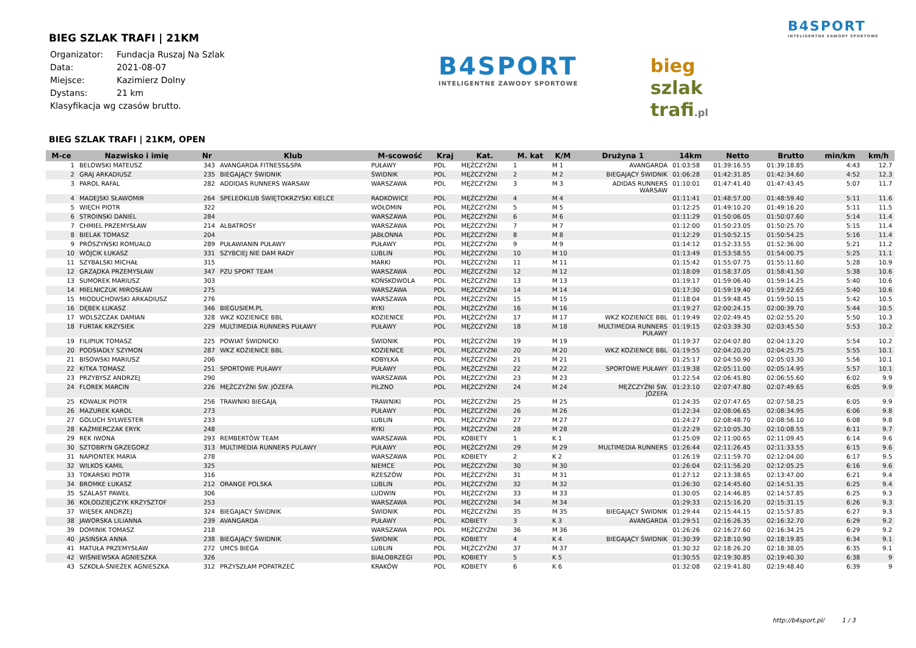BIEG SZLAK TRAFI | 21KM
| Organizator: | Fundacja Ruszaj Na Szlak |
| Data: | 2021-08-07 |
| Miejsce: | Kazimierz Dolny |
| Dystans: | 21 km |
| Klasyfikacja wg czasów brutto. | |
B4SPORT
INTELIGENTNE ZAWODY SPORTOWE
bieg
szlak
trafi.pl
B4SPORT
INTELIGENTNE ZAWODY SPORTOWE
BIEG SZLAK TRAFI | 21KM, OPEN
| M-ce | Nazwisko i imię | Nr | Klub | M-scowość | Kraj | Kat. | M. kat | K/M | Drużyna 1 | 14km | Netto | Brutto | min/km | km/h |
| --- | --- | --- | --- | --- | --- | --- | --- | --- | --- | --- | --- | --- | --- | --- |
| 1 | BELOWSKI MATEUSZ | 343 | AVANGARDA FITNESS&SPA | PUŁAWY | POL | MĘŻCZYŹNI | 1 | M 1 | AVANGARDA | 01:03:58 | 01:39:16.55 | 01:39:18.85 | 4:43 | 12.7 |
| 2 | GRAJ ARKADIUSZ | 235 | BIEGAJĄCY ŚWIDNIK | ŚWIDNIK | POL | MĘŻCZYŹNI | 2 | M 2 | BIEGAJĄCY ŚWIDNIK | 01:06:28 | 01:42:31.85 | 01:42:34.60 | 4:52 | 12.3 |
| 3 | PAROL RAFAL | 282 | ADDIDAS RUNNERS WARSAW | WARSZAWA | POL | MĘŻCZYŹNI | 3 | M 3 | ADIDAS RUNNERS WARSAW | 01:10:01 | 01:47:41.40 | 01:47:43.45 | 5:07 | 11.7 |
| 4 | MADEJSKI SŁAWOMIR | 264 | SPELEOKLUB ŚWIĘTOKRZYSKI KIELCE | RADKOWICE | POL | MĘŻCZYŹNI | 4 | M 4 | | 01:11:41 | 01:48:57.00 | 01:48:59.40 | 5:11 | 11.6 |
| 5 | WIĘCH PIOTR | 322 | | WOŁOMIN | POL | MĘŻCZYŹNI | 5 | M 5 | | 01:12:25 | 01:49:10.20 | 01:49:16.20 | 5:11 | 11.5 |
| 6 | STROINSKI DANIEL | 284 | | WARSZAWA | POL | MĘŻCZYŹNI | 6 | M 6 | | 01:11:29 | 01:50:06.05 | 01:50:07.60 | 5:14 | 11.4 |
| 7 | CHMIEL PRZEMYSŁAW | 214 | ALBATROSY | WARSZAWA | POL | MĘŻCZYŹNI | 7 | M 7 | | 01:12:00 | 01:50:23.05 | 01:50:25.70 | 5:15 | 11.4 |
| 8 | BIELAK TOMASZ | 204 | | JABŁONNA | POL | MĘŻCZYŹNI | 8 | M 8 | | 01:12:29 | 01:50:52.15 | 01:50:54.25 | 5:16 | 11.4 |
| 9 | PRÓSZYŃSKI ROMUALD | 289 | PUŁAWIANIN PUŁAWY | PUŁAWY | POL | MĘŻCZYŹNI | 9 | M 9 | | 01:14:12 | 01:52:33.55 | 01:52:36.00 | 5:21 | 11.2 |
| 10 | WÓJCIK ŁUKASZ | 331 | SZYBCIEJ NIE DAM RADY | LUBLIN | POL | MĘŻCZYŹNI | 10 | M 10 | | 01:13:49 | 01:53:58.55 | 01:54:00.75 | 5:25 | 11.1 |
| 11 | SZYBALSKI MICHAŁ | 315 | | MARKI | POL | MĘŻCZYŹNI | 11 | M 11 | | 01:15:42 | 01:55:07.75 | 01:55:11.60 | 5:28 | 10.9 |
| 12 | GRZĄDKA PRZEMYSŁAW | 347 | PZU SPORT TEAM | WARSZAWA | POL | MĘŻCZYŹNI | 12 | M 12 | | 01:18:09 | 01:58:37.05 | 01:58:41.50 | 5:38 | 10.6 |
| 13 | SUMOREK MARIUSZ | 303 | | KOŃSKOWOLA | POL | MĘŻCZYŹNI | 13 | M 13 | | 01:19:17 | 01:59:06.40 | 01:59:14.25 | 5:40 | 10.6 |
| 14 | MIELNICZUK MIROSŁAW | 275 | | WARSZAWA | POL | MĘŻCZYŹNI | 14 | M 14 | | 01:17:30 | 01:59:19.40 | 01:59:22.65 | 5:40 | 10.6 |
| 15 | MIODUCHOWSKI ARKADIUSZ | 276 | | WARSZAWA | POL | MĘŻCZYŹNI | 15 | M 15 | | 01:18:04 | 01:59:48.45 | 01:59:50.15 | 5:42 | 10.5 |
| 16 | DĘBEK ŁUKASZ | 346 | BIEGUSIEM.PL | RYKI | POL | MĘŻCZYŹNI | 16 | M 16 | | 01:19:27 | 02:00:24.15 | 02:00:39.70 | 5:44 | 10.5 |
| 17 | WOLSZCZAK DAMIAN | 328 | WKZ KOZIENICE BBL | KOZIENICE | POL | MĘŻCZYŹNI | 17 | M 17 | WKZ KOZIENICE BBL | 01:19:49 | 02:02:49.45 | 02:02:55.20 | 5:50 | 10.3 |
| 18 | FURTAK KRZYSIEK | 229 | MULTIMEDIA RUNNERS PUŁAWY | PUŁAWY | POL | MĘŻCZYŹNI | 18 | M 18 | MULTIMEDIA RUNNERS PUŁAWY | 01:19:15 | 02:03:39.30 | 02:03:45.50 | 5:53 | 10.2 |
| 19 | FILIPIUK TOMASZ | 225 | POWIAT ŚWIDNICKI | ŚWIDNIK | POL | MĘŻCZYŹNI | 19 | M 19 | | 01:19:37 | 02:04:07.80 | 02:04:13.20 | 5:54 | 10.2 |
| 20 | PODSIADŁY SZYMON | 287 | WKZ KOZIENICE BBL | KOZIENICE | POL | MĘŻCZYŹNI | 20 | M 20 | WKZ KOZIENICE BBL | 01:19:55 | 02:04:20.20 | 02:04:25.75 | 5:55 | 10.1 |
| 21 | BISOWSKI MARIUSZ | 206 | | KOBYŁKA | POL | MĘŻCZYŹNI | 21 | M 21 | | 01:25:17 | 02:04:50.90 | 02:05:03.30 | 5:56 | 10.1 |
| 22 | KITKA TOMASZ | 251 | SPORTOWE PUŁAWY | PUŁAWY | POL | MĘŻCZYŹNI | 22 | M 22 | SPORTOWE PUŁAWY | 01:19:38 | 02:05:11.00 | 02:05:14.95 | 5:57 | 10.1 |
| 23 | PRZYBYSZ ANDRZEJ | 290 | | WARSZAWA | POL | MĘŻCZYŹNI | 23 | M 23 | | 01:22:54 | 02:06:45.80 | 02:06:55.60 | 6:02 | 9.9 |
| 24 | FLOREK MARCIN | 226 | MĘŻCZYŹNI ŚW. JÓZEFA | PILZNO | POL | MĘŻCZYŹNI | 24 | M 24 | MĘŻCZYŹNI ŚW. JÓZEFA | 01:23:10 | 02:07:47.80 | 02:07:49.65 | 6:05 | 9.9 |
| 25 | KOWALIK PIOTR | 256 | TRAWNIKI BIEGAJĄ | TRAWNIKI | POL | MĘŻCZYŹNI | 25 | M 25 | | 01:24:35 | 02:07:47.65 | 02:07:58.25 | 6:05 | 9.9 |
| 26 | MAZUREK KAROL | 273 | | PUŁAWY | POL | MĘŻCZYŹNI | 26 | M 26 | | 01:22:34 | 02:08:06.65 | 02:08:34.95 | 6:06 | 9.8 |
| 27 | GOLUCH SYLWESTER | 233 | | LUBLIN | POL | MĘŻCZYŹNI | 27 | M 27 | | 01:24:27 | 02:08:48.70 | 02:08:56.10 | 6:08 | 9.8 |
| 28 | KAŹMIERCZAK ERYK | 248 | | RYKI | POL | MĘŻCZYŹNI | 28 | M 28 | | 01:22:29 | 02:10:05.30 | 02:10:08.55 | 6:11 | 9.7 |
| 29 | REK IWONA | 293 | REMBERTÓW TEAM | WARSZAWA | POL | KOBIETY | 1 | K 1 | | 01:25:09 | 02:11:00.65 | 02:11:09.45 | 6:14 | 9.6 |
| 30 | SZTOBRYN GRZEGORZ | 313 | MULTIMEDIA RUNNERS PULAWY | PUŁAWY | POL | MĘŻCZYŹNI | 29 | M 29 | MULTIMEDIA RUNNERS | 01:26:44 | 02:11:26.45 | 02:11:33.55 | 6:15 | 9.6 |
| 31 | NAPIONTEK MARIA | 278 | | WARSZAWA | POL | KOBIETY | 2 | K 2 | | 01:26:19 | 02:11:59.70 | 02:12:04.00 | 6:17 | 9.5 |
| 32 | WILKOS KAMIL | 325 | | NIEMCE | POL | MĘŻCZYŹNI | 30 | M 30 | | 01:26:04 | 02:11:56.20 | 02:12:05.25 | 6:16 | 9.6 |
| 33 | TOKARSKI PIOTR | 316 | | RZESZÓW | POL | MĘŻCZYŹNI | 31 | M 31 | | 01:27:12 | 02:13:38.65 | 02:13:47.00 | 6:21 | 9.4 |
| 34 | BROMKE ŁUKASZ | 212 | ORANGE POLSKA | LUBLIN | POL | MĘŻCZYŹNI | 32 | M 32 | | 01:26:30 | 02:14:45.60 | 02:14:51.35 | 6:25 | 9.4 |
| 35 | SZALAST PAWEŁ | 306 | | LUDWIN | POL | MĘŻCZYŹNI | 33 | M 33 | | 01:30:05 | 02:14:46.85 | 02:14:57.85 | 6:25 | 9.3 |
| 36 | KOŁODZIEJCZYK KRZYSZTOF | 253 | | WARSZAWA | POL | MĘŻCZYŹNI | 34 | M 34 | | 01:29:33 | 02:15:16.20 | 02:15:31.15 | 6:26 | 9.3 |
| 37 | WIĘSEK ANDRZEJ | 324 | BIEGAJACY ŚWIDNIK | ŚWIDNIK | POL | MĘŻCZYŹNI | 35 | M 35 | BIEGAJĄCY ŚWIDNIK | 01:29:44 | 02:15:44.15 | 02:15:57.85 | 6:27 | 9.3 |
| 38 | JAWORSKA LILIANNA | 239 | AVANGARDA | PUŁAWY | POL | KOBIETY | 3 | K 3 | AVANGARDA | 01:29:51 | 02:16:26.35 | 02:16:32.70 | 6:29 | 9.2 |
| 39 | DOMINIK TOMASZ | 218 | | WARSZAWA | POL | MĘŻCZYŹNI | 36 | M 36 | | 01:26:26 | 02:16:27.60 | 02:16:34.25 | 6:29 | 9.2 |
| 40 | JASIŃSKA ANNA | 238 | BIEGAJĄCY ŚWIDNIK | ŚWIDNIK | POL | KOBIETY | 4 | K 4 | BIEGAJĄCY ŚWIDNIK | 01:30:39 | 02:18:10.90 | 02:18:19.85 | 6:34 | 9.1 |
| 41 | MATUŁA PRZEMYSŁAW | 272 | UMCS BIEGA | LUBLIN | POL | MĘŻCZYŹNI | 37 | M 37 | | 01:30:32 | 02:18:26.20 | 02:18:38.05 | 6:35 | 9.1 |
| 42 | WIŚNIEWSKA AGNIESZKA | 326 | | BIAŁOBRZEGI | POL | KOBIETY | 5 | K 5 | | 01:30:55 | 02:19:30.85 | 02:19:40.30 | 6:38 | 9 |
| 43 | SZKOŁA-ŚNIEŻEK AGNIESZKA | 312 | PRZYSZŁAM POPATRZEĆ | KRAKÓW | POL | KOBIETY | 6 | K 6 | | 01:32:08 | 02:19:41.80 | 02:19:48.40 | 6:39 | 9 |
http://b4sport.pl/ 1 / 3